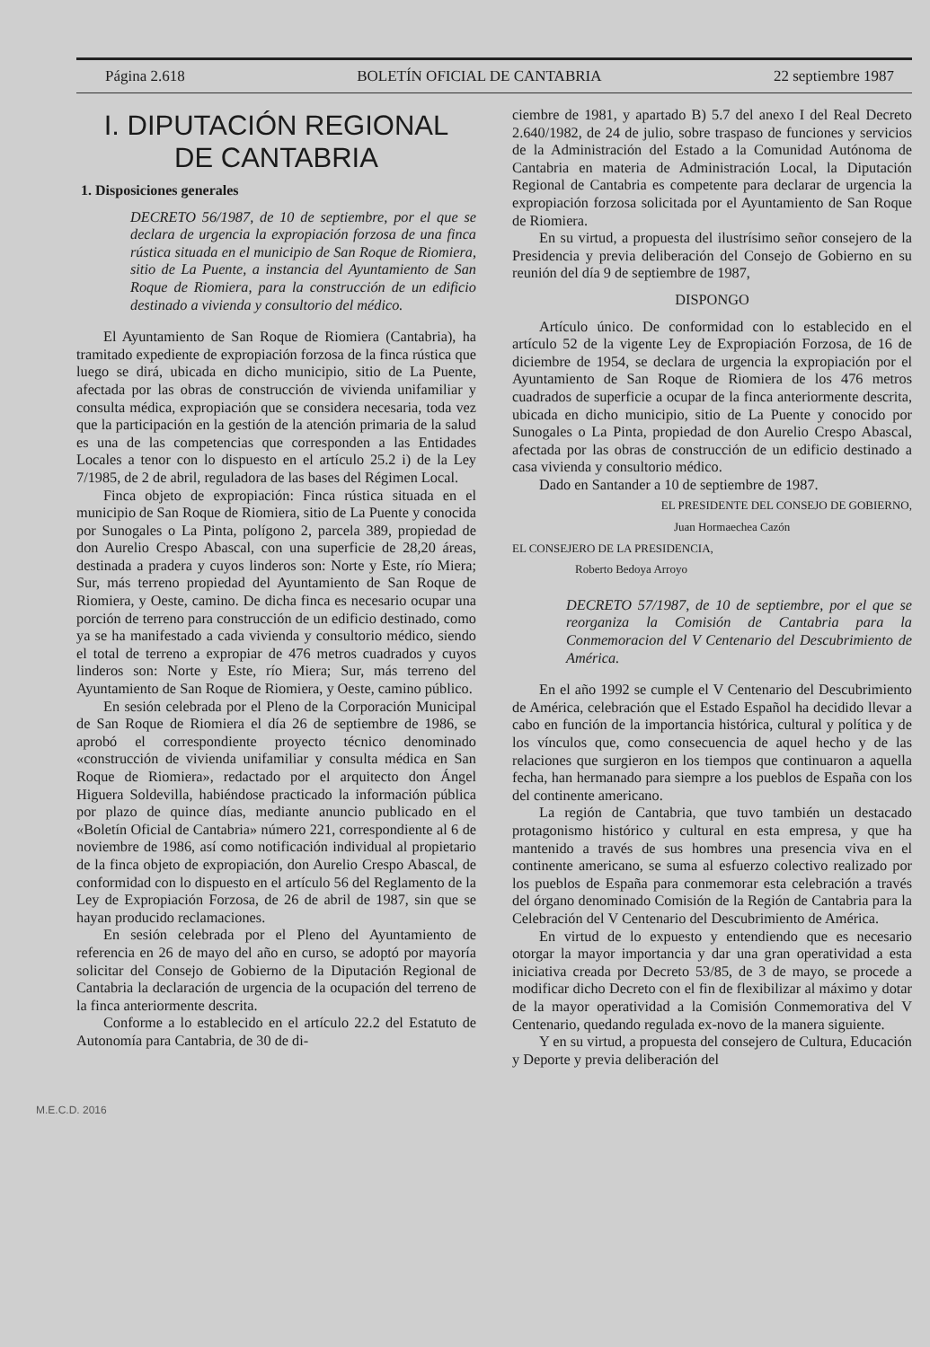Página 2.618 BOLETÍN OFICIAL DE CANTABRIA 22 septiembre 1987
I. DIPUTACIÓN REGIONAL
DE CANTABRIA
1. Disposiciones generales
DECRETO 56/1987, de 10 de septiembre, por el que se declara de urgencia la expropiación forzosa de una finca rústica situada en el municipio de San Roque de Riomiera, sitio de La Puente, a instancia del Ayuntamiento de San Roque de Riomiera, para la construcción de un edificio destinado a vivienda y consultorio del médico.
El Ayuntamiento de San Roque de Riomiera (Cantabria), ha tramitado expediente de expropiación forzosa de la finca rústica que luego se dirá, ubicada en dicho municipio, sitio de La Puente, afectada por las obras de construcción de vivienda unifamiliar y consulta médica, expropiación que se considera necesaria, toda vez que la participación en la gestión de la atención primaria de la salud es una de las competencias que corresponden a las Entidades Locales a tenor con lo dispuesto en el artículo 25.2 i) de la Ley 7/1985, de 2 de abril, reguladora de las bases del Régimen Local.
Finca objeto de expropiación: Finca rústica situada en el municipio de San Roque de Riomiera, sitio de La Puente y conocida por Sunogales o La Pinta, polígono 2, parcela 389, propiedad de don Aurelio Crespo Abascal, con una superficie de 28,20 áreas, destinada a pradera y cuyos linderos son: Norte y Este, río Miera; Sur, más terreno propiedad del Ayuntamiento de San Roque de Riomiera, y Oeste, camino. De dicha finca es necesario ocupar una porción de terreno para construcción de un edificio destinado, como ya se ha manifestado a cada vivienda y consultorio médico, siendo el total de terreno a expropiar de 476 metros cuadrados y cuyos linderos son: Norte y Este, río Miera; Sur, más terreno del Ayuntamiento de San Roque de Riomiera, y Oeste, camino público.
En sesión celebrada por el Pleno de la Corporación Municipal de San Roque de Riomiera el día 26 de septiembre de 1986, se aprobó el correspondiente proyecto técnico denominado «construcción de vivienda unifamiliar y consulta médica en San Roque de Riomiera», redactado por el arquitecto don Ángel Higuera Soldevilla, habiéndose practicado la información pública por plazo de quince días, mediante anuncio publicado en el «Boletín Oficial de Cantabria» número 221, correspondiente al 6 de noviembre de 1986, así como notificación individual al propietario de la finca objeto de expropiación, don Aurelio Crespo Abascal, de conformidad con lo dispuesto en el artículo 56 del Reglamento de la Ley de Expropiación Forzosa, de 26 de abril de 1987, sin que se hayan producido reclamaciones.
En sesión celebrada por el Pleno del Ayuntamiento de referencia en 26 de mayo del año en curso, se adoptó por mayoría solicitar del Consejo de Gobierno de la Diputación Regional de Cantabria la declaración de urgencia de la ocupación del terreno de la finca anteriormente descrita.
Conforme a lo establecido en el artículo 22.2 del Estatuto de Autonomía para Cantabria, de 30 de di-
ciembre de 1981, y apartado B) 5.7 del anexo I del Real Decreto 2.640/1982, de 24 de julio, sobre traspaso de funciones y servicios de la Administración del Estado a la Comunidad Autónoma de Cantabria en materia de Administración Local, la Diputación Regional de Cantabria es competente para declarar de urgencia la expropiación forzosa solicitada por el Ayuntamiento de San Roque de Riomiera.
En su virtud, a propuesta del ilustrísimo señor consejero de la Presidencia y previa deliberación del Consejo de Gobierno en su reunión del día 9 de septiembre de 1987,
DISPONGO
Artículo único. De conformidad con lo establecido en el artículo 52 de la vigente Ley de Expropiación Forzosa, de 16 de diciembre de 1954, se declara de urgencia la expropiación por el Ayuntamiento de San Roque de Riomiera de los 476 metros cuadrados de superficie a ocupar de la finca anteriormente descrita, ubicada en dicho municipio, sitio de La Puente y conocido por Sunogales o La Pinta, propiedad de don Aurelio Crespo Abascal, afectada por las obras de construcción de un edificio destinado a casa vivienda y consultorio médico.
Dado en Santander a 10 de septiembre de 1987.
EL PRESIDENTE DEL CONSEJO DE GOBIERNO,
Juan Hormaechea Cazón
EL CONSEJERO DE LA PRESIDENCIA,
Roberto Bedoya Arroyo
DECRETO 57/1987, de 10 de septiembre, por el que se reorganiza la Comisión de Cantabria para la Conmemoracion del V Centenario del Descubrimiento de América.
En el año 1992 se cumple el V Centenario del Descubrimiento de América, celebración que el Estado Español ha decidido llevar a cabo en función de la importancia histórica, cultural y política y de los vínculos que, como consecuencia de aquel hecho y de las relaciones que surgieron en los tiempos que continuaron a aquella fecha, han hermanado para siempre a los pueblos de España con los del continente americano.
La región de Cantabria, que tuvo también un destacado protagonismo histórico y cultural en esta empresa, y que ha mantenido a través de sus hombres una presencia viva en el continente americano, se suma al esfuerzo colectivo realizado por los pueblos de España para conmemorar esta celebración a través del órgano denominado Comisión de la Región de Cantabria para la Celebración del V Centenario del Descubrimiento de América.
En virtud de lo expuesto y entendiendo que es necesario otorgar la mayor importancia y dar una gran operatividad a esta iniciativa creada por Decreto 53/85, de 3 de mayo, se procede a modificar dicho Decreto con el fin de flexibilizar al máximo y dotar de la mayor operatividad a la Comisión Conmemorativa del V Centenario, quedando regulada ex-novo de la manera siguiente.
Y en su virtud, a propuesta del consejero de Cultura, Educación y Deporte y previa deliberación del
M.E.C.D. 2016